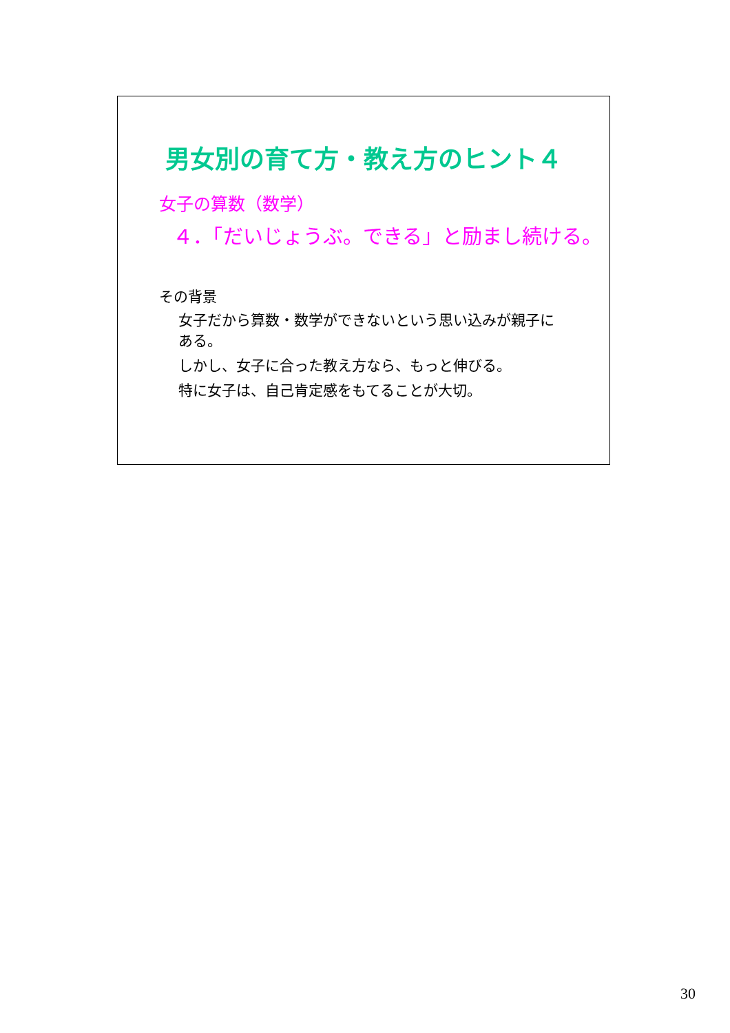男女別の育て方・教え方のヒント４
女子の算数（数学）
４．「だいじょうぶ。できる」と励まし続ける。
その背景
女子だから算数・数学ができないという思い込みが親子にある。
しかし、女子に合った教え方なら、もっと伸びる。
特に女子は、自己肯定感をもてることが大切。
30